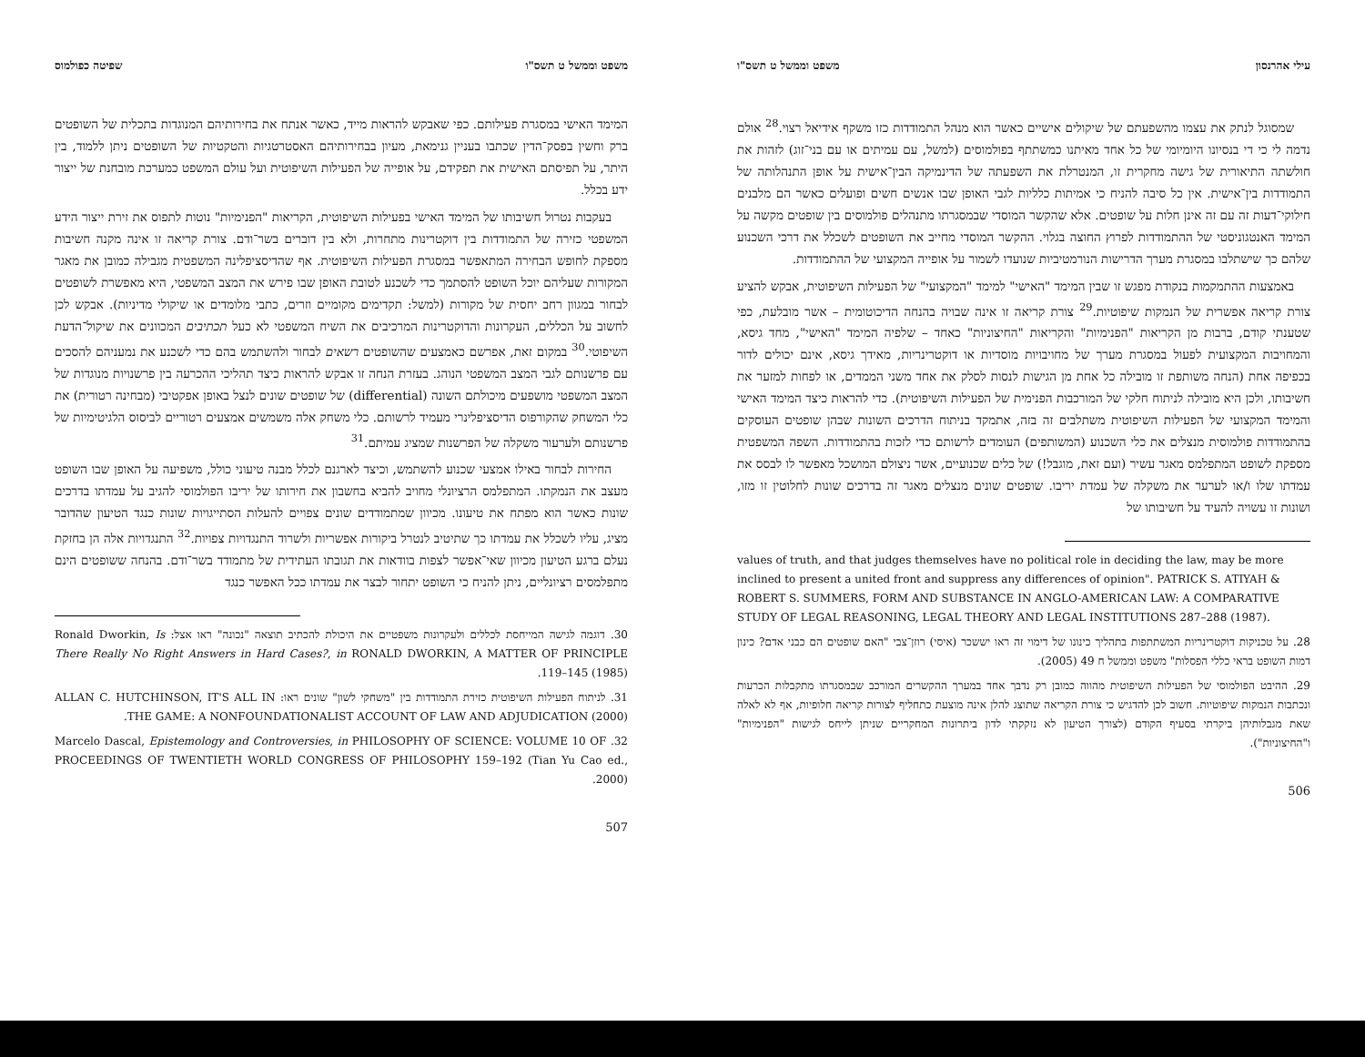עילי אהרנסון משפט וממשל ט תשס"ו
שמסוגל לנתק את עצמו מהשפעתם של שיקולים אישיים כאשר הוא מנהל התמודדות כזו משקף אידיאל רצוי.<sup>28</sup> אולם נדמה לי כי די בנסיונו היומיומי של כל אחד מאיתנו כמשתתף בפולמוסים (למשל, עם עמיתים או עם בני־זוג) לזהות את חולשתה התיאורית של גישה מחקרית זו, המנטרלת את השפעתה של הדינמיקה הבין־אישית על אופן התנהלותה של התמודדות בין־אישית. אין כל סיבה להניח כי אמיתות כלליות לגבי האופן שבו אנשים חשים ופועלים כאשר הם מלבנים חילוקי־דעות זה עם זה אינן חלות על שופטים. אלא שהקשר המוסדי שבמסגרתו מתנהלים פולמוסים בין שופטים מקשה על המימד האנטגוניסטי של ההתמודדות לפרוץ החוצה בגלוי. ההקשר המוסדי מחייב את השופטים לשכלל את דרכי השכנוע שלהם כך שישתלבו במסגרת מערך הדרישות הנורמטיביות שנועדו לשמור על אופייה המקצועי של ההתמודדות.
באמצעות ההתמקמות בנקודת מפגש זו שבין המימד "האישי" למימד "המקצועי" של הפעילות השיפוטית, אבקש להציע צורת קריאה אפשרית של הנמקות שיפוטיות.<sup>29</sup> צורת קריאה זו אינה שבויה בהנחה הדיכוטומית – אשר מובלעת, כפי שטענתי קודם, ברבות מן הקריאות "הפנימיות" והקריאות "החיצוניות" כאחד – שלפיה המימד "האישי", מחד גיסא, והמחויבות המקצועית לפעול במסגרת מערך של מחויבויות מוסדיות או דוקטרינריות, מאידך גיסא, אינם יכולים לדור בכפיפה אחת (הנחה משותפת זו מובילה כל אחת מן הגישות לנסות לסלק את אחד משני הממדים, או לפחות למזער את חשיבותו, ולכן היא מובילה לניתוח חלקי של המורכבות הפנימית של הפעילות השיפוטית). כדי להראות כיצד המימד האישי והמימד המקצועי של הפעילות השיפוטית משתלבים זה בזה, אתמקד בניתוח הדרכים השונות שבהן שופטים העוסקים בהתמודדות פולמוסית מנצלים את כלי השכנוע (המשותפים) העומדים לרשותם כדי לזכות בהתמודדות. השפה המשפטית מספקת לשופט המתפלמס מאגר עשיר (ועם זאת, מוגבל!) של כלים שכנועיים, אשר ניצולם המושכל מאפשר לו לבסס את עמדתו שלו ו/או לערער את משקלה של עמדת יריבו. שופטים שונים מנצלים מאגר זה בדרכים שונות לחלוטין זו מזו, ושונות זו עשויה להעיד על חשיבותו של
values of truth, and that judges themselves have no political role in deciding the law, may be more inclined to present a united front and suppress any differences of opinion". PATRICK S. ATIYAH & ROBERT S. SUMMERS, FORM AND SUBSTANCE IN ANGLO-AMERICAN LAW: A COMPARATIVE STUDY OF LEGAL REASONING, LEGAL THEORY AND LEGAL INSTITUTIONS 287–288 (1987).
28. על טכניקות דוקטרינריות המשתתפות בתהליך כינונו של דימוי זה ראו יששכר (איסי) רוזן־צבי "האם שופטים הם כבני אדם? כינון דמות השופט בראי כללי הפסלות" משפט וממשל ח 49 (2005).
29. ההיבט הפולמוסי של הפעילות השיפוטית מהווה כמובן רק נדבך אחד במערך ההקשרים המורכב שבמסגרתו מתקבלות הכרעות ונכתבות הנמקות שיפוטיות. חשוב לכן להדגיש כי צורת הקריאה שתוצג להלן אינה מוצעת כתחליף לצורות קריאה חלופיות, אף לא לאלה שאת מגבלותיהן ביקרתי בסעיף הקודם (לצורך הטיעון לא נזקקתי לדון ביתרונות המחקריים שניתן לייחס לגישות "הפנימיות" ו"החיצוניות").
506
משפט וממשל ט תשס"ו שפיטה כפולמוס
המימד האישי במסגרת פעילותם. כפי שאבקש להראות מייד, כאשר אנתח את בחירותיהם המנוגדות בתכלית של השופטים ברק וחשין בפסק־הדין שכתבו בעניין גנימאת, מעיון בבחירותיהם האסטרטגיות והטקטיות של השופטים ניתן ללמוד, בין היתר, על תפיסתם האישית את תפקידם, על אופייה של הפעילות השיפוטית ועל עולם המשפט כמערכת מובחנת של ייצור ידע בכלל.
בעקבות נטרול חשיבותו של המימד האישי בפעילות השיפוטית, הקריאות "הפנימיות" נוטות לתפוס את זירת ייצור הידע המשפטי כזירה של התמודדות בין דוקטרינות מתחרות, ולא בין דוברים בשר־ודם. צורת קריאה זו אינה מקנה חשיבות מספקת לחופש הבחירה המתאפשר במסגרת הפעילות השיפוטית. אף שהדיסציפלינה המשפטית מגבילה כמובן את מאגר המקורות שעליהם יוכל השופט להסתמך כדי לשכנע לטובת האופן שבו פירש את המצב המשפטי, היא מאפשרת לשופטים לבחור במגוון רחב יחסית של מקורות (למשל: תקדימים מקומיים וזרים, כתבי מלומדים או שיקולי מדיניות). אבקש לכן לחשוב על הכללים, העקרונות והדוקטרינות המרכיבים את השיח המשפטי לא כעל תכתיבים המכוונים את שיקול־הדעת השיפוטי.<sup>30</sup> במקום זאת, אפרשם כאמצעים שהשופטים רשאים לבחור ולהשתמש בהם כדי לשכנע את נמעניהם להסכים עם פרשנותם לגבי המצב המשפטי הנוהג. בעזרת הנחה זו אבקש להראות כיצד תהליכי ההכרעה בין פרשנויות מנוגדות של המצב המשפטי מושפעים מיכולתם השונה (differential) של שופטים שונים לנצל באופן אפקטיבי (מבחינה רטורית) את כלי המשחק שהקורפוס הדיסציפלינרי מעמיד לרשותם. כלי משחק אלה משמשים אמצעים רטוריים לביסוס הלגיטימיות של פרשנותם ולערעור משקלה של הפרשנות שמציג עמיתם.<sup>31</sup>
החירות לבחור באילו אמצעי שכנוע להשתמש, וכיצד לארגנם לכלל מבנה טיעוני כולל, משפיעה על האופן שבו השופט מעצב את הנמקתו. המתפלמס הרציונלי מחויב להביא בחשבון את חירותו של יריבו הפולמוסי להגיב על עמדתו בדרכים שונות כאשר הוא מפתח את טיעונו. מכיוון שמתמודדים שונים צפויים להעלות הסתייגויות שונות כנגד הטיעון שהדובר מציג, עליו לשכלל את עמדתו כך שתיטיב לנטרל ביקורות אפשריות ולשרוד התנגדויות צפויות.<sup>32</sup> התנגדויות אלה הן בחזקת נעלם ברגע הטיעון מכיוון שאי־אפשר לצפות בוודאות את תגובתו העתידית של מתמודד בשר־ודם. בהנחה ששופטים הינם מתפלמסים רציונליים, ניתן להניח כי השופט יתחור לבצר את עמדתו ככל האפשר כנגד
30. דוגמה לגישה המייחסת לכללים ולעקרונות משפטיים את היכולת להכתיב תוצאה "נכונה" ראו אצל: Ronald Dworkin, Is There Really No Right Answers in Hard Cases?, in RONALD DWORKIN, A MATTER OF PRINCIPLE 119–145 (1985).
31. לניתוח הפעילות השיפוטית כזירת התמודדות בין "משחקי לשון" שונים ראו: ALLAN C. HUTCHINSON, IT'S ALL IN THE GAME: A NONFOUNDATIONALIST ACCOUNT OF LAW AND ADJUDICATION (2000).
32. Marcelo Dascal, Epistemology and Controversies, in PHILOSOPHY OF SCIENCE: VOLUME 10 OF PROCEEDINGS OF TWENTIETH WORLD CONGRESS OF PHILOSOPHY 159–192 (Tian Yu Cao ed., 2000).
507